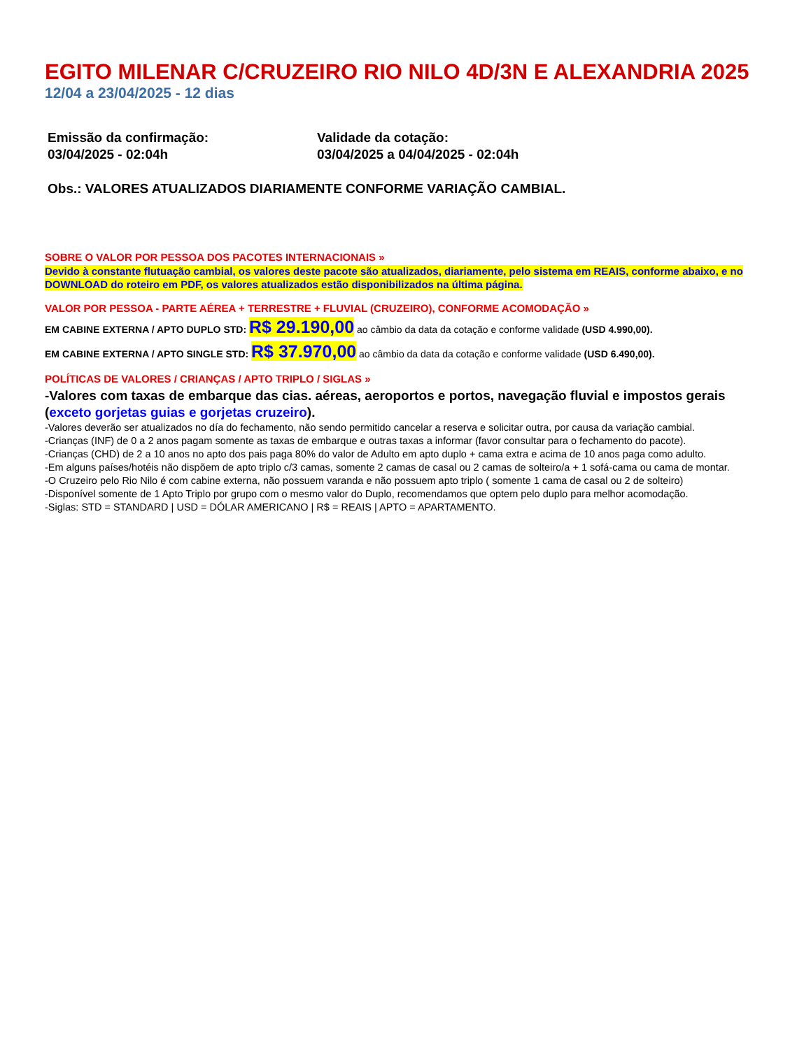EGITO MILENAR C/CRUZEIRO RIO NILO 4D/3N E ALEXANDRIA 2025
12/04 a 23/04/2025 - 12 dias
Emissão da confirmação:
03/04/2025 - 02:04h
Validade da cotação:
03/04/2025 a 04/04/2025 - 02:04h
Obs.: VALORES ATUALIZADOS DIARIAMENTE CONFORME VARIAÇÃO CAMBIAL.
SOBRE O VALOR POR PESSOA DOS PACOTES INTERNACIONAIS »
Devido à constante flutuação cambial, os valores deste pacote são atualizados, diariamente, pelo sistema em REAIS, conforme abaixo, e no DOWNLOAD do roteiro em PDF, os valores atualizados estão disponibilizados na última página.
VALOR POR PESSOA - PARTE AÉREA + TERRESTRE + FLUVIAL (CRUZEIRO), CONFORME ACOMODAÇÃO »
EM CABINE EXTERNA / APTO DUPLO STD: R$ 29.190,00 ao câmbio da data da cotação e conforme validade (USD 4.990,00).
EM CABINE EXTERNA / APTO SINGLE STD: R$ 37.970,00 ao câmbio da data da cotação e conforme validade (USD 6.490,00).
POLÍTICAS DE VALORES / CRIANÇAS / APTO TRIPLO / SIGLAS »
-Valores com taxas de embarque das cias. aéreas, aeroportos e portos, navegação fluvial e impostos gerais (exceto gorjetas guias e gorjetas cruzeiro).
-Valores deverão ser atualizados no día do fechamento, não sendo permitido cancelar a reserva e solicitar outra, por causa da variação cambial.
-Crianças (INF) de 0 a 2 anos pagam somente as taxas de embarque e outras taxas a informar (favor consultar para o fechamento do pacote).
-Crianças (CHD) de 2 a 10 anos no apto dos pais paga 80% do valor de Adulto em apto duplo + cama extra e acima de 10 anos paga como adulto.
-Em alguns países/hotéis não dispõem de apto triplo c/3 camas, somente 2 camas de casal ou 2 camas de solteiro/a + 1 sofá-cama ou cama de montar.
-O Cruzeiro pelo Rio Nilo é com cabine externa, não possuem varanda e não possuem apto triplo ( somente 1 cama de casal ou 2 de solteiro)
-Disponível somente de 1 Apto Triplo por grupo com o mesmo valor do Duplo, recomendamos que optem pelo duplo para melhor acomodação.
-Siglas: STD = STANDARD | USD = DÓLAR AMERICANO | R$ = REAIS | APTO = APARTAMENTO.